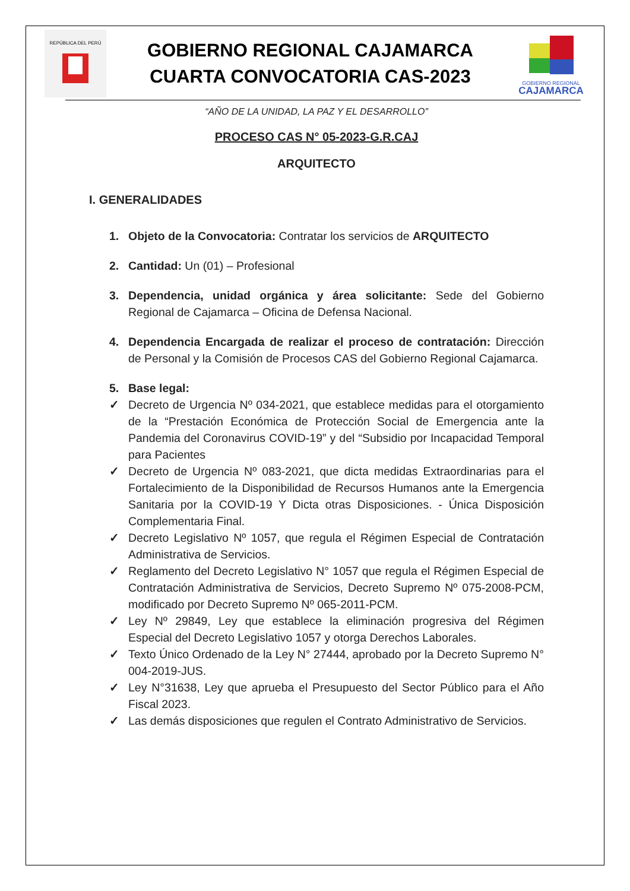REPÚBLICA DEL PERÚ
GOBIERNO REGIONAL CAJAMARCA
CUARTA CONVOCATORIA CAS-2023
GOBIERNO REGIONAL
CAJAMARCA
“AÑO DE LA UNIDAD, LA PAZ Y EL DESARROLLO”
PROCESO CAS N° 05-2023-G.R.CAJ
ARQUITECTO
I. GENERALIDADES
1. Objeto de la Convocatoria: Contratar los servicios de ARQUITECTO
2. Cantidad: Un (01) – Profesional
3. Dependencia, unidad orgánica y área solicitante: Sede del Gobierno Regional de Cajamarca – Oficina de Defensa Nacional.
4. Dependencia Encargada de realizar el proceso de contratación: Dirección de Personal y la Comisión de Procesos CAS del Gobierno Regional Cajamarca.
5. Base legal:
✓ Decreto de Urgencia Nº 034-2021, que establece medidas para el otorgamiento de la “Prestación Económica de Protección Social de Emergencia ante la Pandemia del Coronavirus COVID-19” y del “Subsidio por Incapacidad Temporal para Pacientes
✓ Decreto de Urgencia Nº 083-2021, que dicta medidas Extraordinarias para el Fortalecimiento de la Disponibilidad de Recursos Humanos ante la Emergencia Sanitaria por la COVID-19 Y Dicta otras Disposiciones. - Única Disposición Complementaria Final.
✓ Decreto Legislativo Nº 1057, que regula el Régimen Especial de Contratación Administrativa de Servicios.
✓ Reglamento del Decreto Legislativo N° 1057 que regula el Régimen Especial de Contratación Administrativa de Servicios, Decreto Supremo Nº 075-2008-PCM, modificado por Decreto Supremo Nº 065-2011-PCM.
✓ Ley Nº 29849, Ley que establece la eliminación progresiva del Régimen Especial del Decreto Legislativo 1057 y otorga Derechos Laborales.
✓ Texto Único Ordenado de la Ley N° 27444, aprobado por la Decreto Supremo N° 004-2019-JUS.
✓ Ley N°31638, Ley que aprueba el Presupuesto del Sector Público para el Año Fiscal 2023.
✓ Las demás disposiciones que regulen el Contrato Administrativo de Servicios.